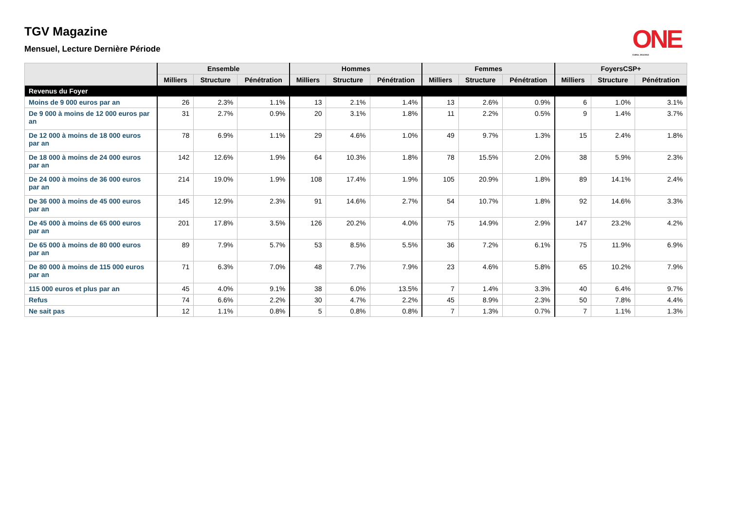ONE
CUMUL 2011/2012
TGV Magazine
Mensuel, Lecture Dernière Période
| | Ensemble | | | Hommes | | | Femmes | | | FoyersCSP+ | | |
| --- | --- | --- | --- | --- | --- | --- | --- | --- | --- | --- | --- | --- |
| | Milliers | Structure | Pénétration | Milliers | Structure | Pénétration | Milliers | Structure | Pénétration | Milliers | Structure | Pénétration |
| Revenus du Foyer | | | | | | | | | | | | |
| Moins de 9 000 euros par an | 26 | 2.3% | 1.1% | 13 | 2.1% | 1.4% | 13 | 2.6% | 0.9% | 6 | 1.0% | 3.1% |
| De 9 000 à moins de 12 000 euros par an | 31 | 2.7% | 0.9% | 20 | 3.1% | 1.8% | 11 | 2.2% | 0.5% | 9 | 1.4% | 3.7% |
| De 12 000 à moins de 18 000 euros par an | 78 | 6.9% | 1.1% | 29 | 4.6% | 1.0% | 49 | 9.7% | 1.3% | 15 | 2.4% | 1.8% |
| De 18 000 à moins de 24 000 euros par an | 142 | 12.6% | 1.9% | 64 | 10.3% | 1.8% | 78 | 15.5% | 2.0% | 38 | 5.9% | 2.3% |
| De 24 000 à moins de 36 000 euros par an | 214 | 19.0% | 1.9% | 108 | 17.4% | 1.9% | 105 | 20.9% | 1.8% | 89 | 14.1% | 2.4% |
| De 36 000 à moins de 45 000 euros par an | 145 | 12.9% | 2.3% | 91 | 14.6% | 2.7% | 54 | 10.7% | 1.8% | 92 | 14.6% | 3.3% |
| De 45 000 à moins de 65 000 euros par an | 201 | 17.8% | 3.5% | 126 | 20.2% | 4.0% | 75 | 14.9% | 2.9% | 147 | 23.2% | 4.2% |
| De 65 000 à moins de 80 000 euros par an | 89 | 7.9% | 5.7% | 53 | 8.5% | 5.5% | 36 | 7.2% | 6.1% | 75 | 11.9% | 6.9% |
| De 80 000 à moins de 115 000 euros par an | 71 | 6.3% | 7.0% | 48 | 7.7% | 7.9% | 23 | 4.6% | 5.8% | 65 | 10.2% | 7.9% |
| 115 000 euros et plus par an | 45 | 4.0% | 9.1% | 38 | 6.0% | 13.5% | 7 | 1.4% | 3.3% | 40 | 6.4% | 9.7% |
| Refus | 74 | 6.6% | 2.2% | 30 | 4.7% | 2.2% | 45 | 8.9% | 2.3% | 50 | 7.8% | 4.4% |
| Ne sait pas | 12 | 1.1% | 0.8% | 5 | 0.8% | 0.8% | 7 | 1.3% | 0.7% | 7 | 1.1% | 1.3% |